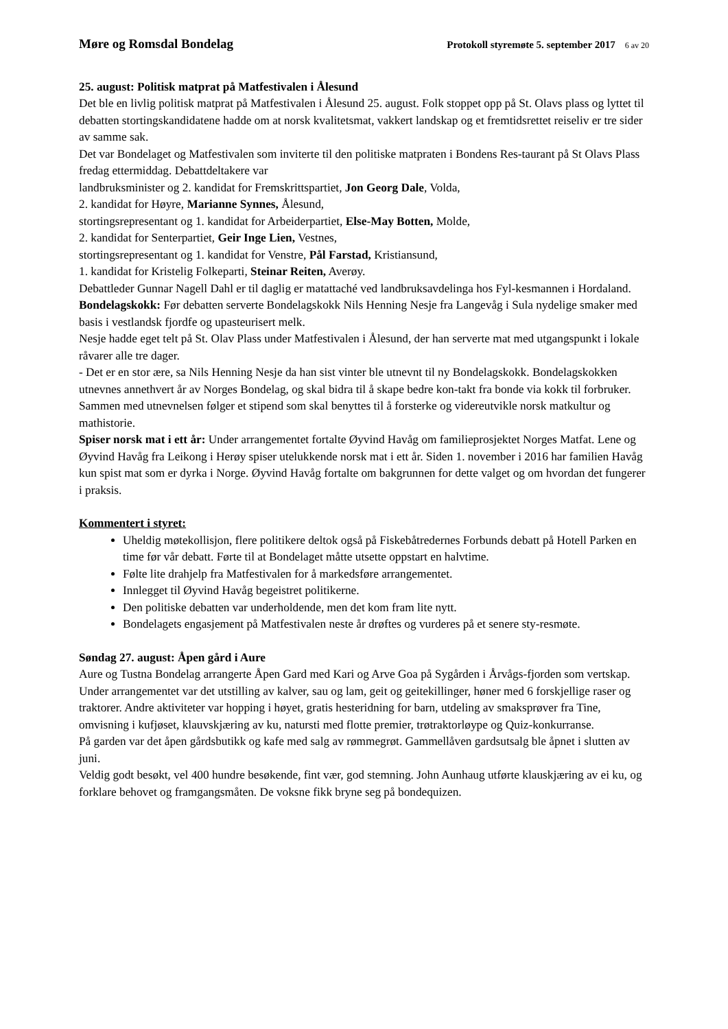Møre og Romsdal Bondelag Protokoll styremøte 5. september 2017 6 av 20
25. august: Politisk matprat på Matfestivalen i Ålesund
Det ble en livlig politisk matprat på Matfestivalen i Ålesund 25. august. Folk stoppet opp på St. Olavs plass og lyttet til debatten stortingskandidatene hadde om at norsk kvalitetsmat, vakkert landskap og et fremtidsrettet reiseliv er tre sider av samme sak.
Det var Bondelaget og Matfestivalen som inviterte til den politiske matpraten i Bondens Res-taurant på St Olavs Plass fredag ettermiddag. Debattdeltakere var
landbruksminister og 2. kandidat for Fremskrittspartiet, Jon Georg Dale, Volda,
2. kandidat for Høyre, Marianne Synnes, Ålesund,
stortingsrepresentant og 1. kandidat for Arbeiderpartiet, Else-May Botten, Molde,
2. kandidat for Senterpartiet, Geir Inge Lien, Vestnes,
stortingsrepresentant og 1. kandidat for Venstre, Pål Farstad, Kristiansund,
1. kandidat for Kristelig Folkeparti, Steinar Reiten, Averøy.
Debattleder Gunnar Nagell Dahl er til daglig er matattaché ved landbruksavdelinga hos Fyl-kesmannen i Hordaland.
Bondelagskokk: Før debatten serverte Bondelagskokk Nils Henning Nesje fra Langevåg i Sula nydelige smaker med basis i vestlandsk fjordfe og upasteurisert melk.
Nesje hadde eget telt på St. Olav Plass under Matfestivalen i Ålesund, der han serverte mat med utgangspunkt i lokale råvarer alle tre dager.
- Det er en stor ære, sa Nils Henning Nesje da han sist vinter ble utnevnt til ny Bondelagskokk. Bondelagskokken utnevnes annethvert år av Norges Bondelag, og skal bidra til å skape bedre kon-takt fra bonde via kokk til forbruker. Sammen med utnevnelsen følger et stipend som skal benyttes til å forsterke og videreutvikle norsk matkultur og mathistorie.
Spiser norsk mat i ett år: Under arrangementet fortalte Øyvind Havåg om familieprosjektet Norges Matfat. Lene og Øyvind Havåg fra Leikong i Herøy spiser utelukkende norsk mat i ett år. Siden 1. november i 2016 har familien Havåg kun spist mat som er dyrka i Norge. Øyvind Havåg fortalte om bakgrunnen for dette valget og om hvordan det fungerer i praksis.
Kommentert i styret:
Uheldig møtekollisjon, flere politikere deltok også på Fiskebåtredernes Forbunds debatt på Hotell Parken en time før vår debatt. Førte til at Bondelaget måtte utsette oppstart en halvtime.
Følte lite drahjelp fra Matfestivalen for å markedsføre arrangementet.
Innlegget til Øyvind Havåg begeistret politikerne.
Den politiske debatten var underholdende, men det kom fram lite nytt.
Bondelagets engasjement på Matfestivalen neste år drøftes og vurderes på et senere sty-resmøte.
Søndag 27. august: Åpen gård i Aure
Aure og Tustna Bondelag arrangerte Åpen Gard med Kari og Arve Goa på Sygården i Årvågs-fjorden som vertskap.
Under arrangementet var det utstilling av kalver, sau og lam, geit og geitekillinger, høner med 6 forskjellige raser og traktorer. Andre aktiviteter var hopping i høyet, gratis hesteridning for barn, utdeling av smaksprøver fra Tine, omvisning i kufjøset, klauvskjæring av ku, natursti med flotte premier, trøtraktorløype og Quiz-konkurranse.
På garden var det åpen gårdsbutikk og kafe med salg av rømmegrøt. Gammellåven gardsutsalg ble åpnet i slutten av juni.
Veldig godt besøkt, vel 400 hundre besøkende, fint vær, god stemning. John Aunhaug utførte klauskjæring av ei ku, og forklare behovet og framgangsmåten. De voksne fikk bryne seg på bondequizen.